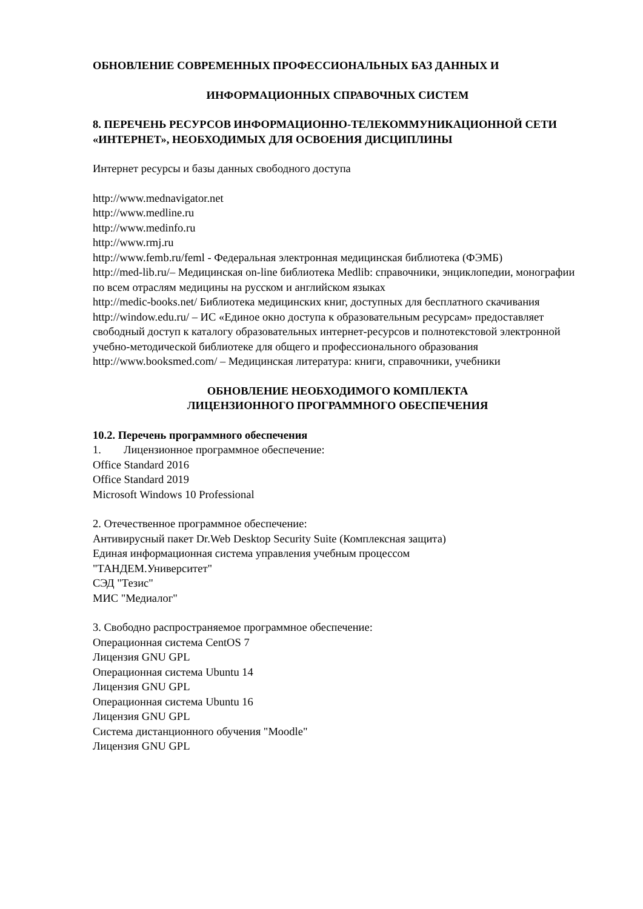ОБНОВЛЕНИЕ СОВРЕМЕННЫХ ПРОФЕССИОНАЛЬНЫХ БАЗ ДАННЫХ И
ИНФОРМАЦИОННЫХ СПРАВОЧНЫХ СИСТЕМ
8. ПЕРЕЧЕНЬ РЕСУРСОВ ИНФОРМАЦИОННО-ТЕЛЕКОММУНИКАЦИОННОЙ СЕТИ «ИНТЕРНЕТ», НЕОБХОДИМЫХ ДЛЯ ОСВОЕНИЯ ДИСЦИПЛИНЫ
Интернет ресурсы и базы данных свободного доступа
http://www.mednavigator.net
http://www.medline.ru
http://www.medinfo.ru
http://www.rmj.ru
http://www.femb.ru/feml - Федеральная электронная медицинская библиотека (ФЭМБ)
http://med-lib.ru/– Медицинская on-line библиотека Medlib: справочники, энциклопедии, монографии по всем отраслям медицины на русском и английском языках
http://medic-books.net/ Библиотека медицинских книг, доступных для бесплатного скачивания
http://window.edu.ru/ – ИС «Единое окно доступа к образовательным ресурсам» предоставляет свободный доступ к каталогу образовательных интернет-ресурсов и полнотекстовой электронной учебно-методической библиотеке для общего и профессионального образования
http://www.booksmed.com/ – Медицинская литература: книги, справочники, учебники
ОБНОВЛЕНИЕ НЕОБХОДИМОГО КОМПЛЕКТА
ЛИЦЕНЗИОННОГО ПРОГРАММНОГО ОБЕСПЕЧЕНИЯ
10.2. Перечень программного обеспечения
1. Лицензионное программное обеспечение:
Office Standard 2016
Office Standard 2019
Microsoft Windows 10 Professional
2. Отечественное программное обеспечение:
Антивирусный пакет Dr.Web Desktop Security Suite (Комплексная защита)
Единая информационная система управления учебным процессом
"ТАНДЕМ.Университет"
СЭД "Тезис"
МИС "Медиалог"
3. Свободно распространяемое программное обеспечение:
Операционная система CentOS 7
Лицензия GNU GPL
Операционная система Ubuntu 14
Лицензия GNU GPL
Операционная система Ubuntu 16
Лицензия GNU GPL
Система дистанционного обучения "Moodle"
Лицензия GNU GPL